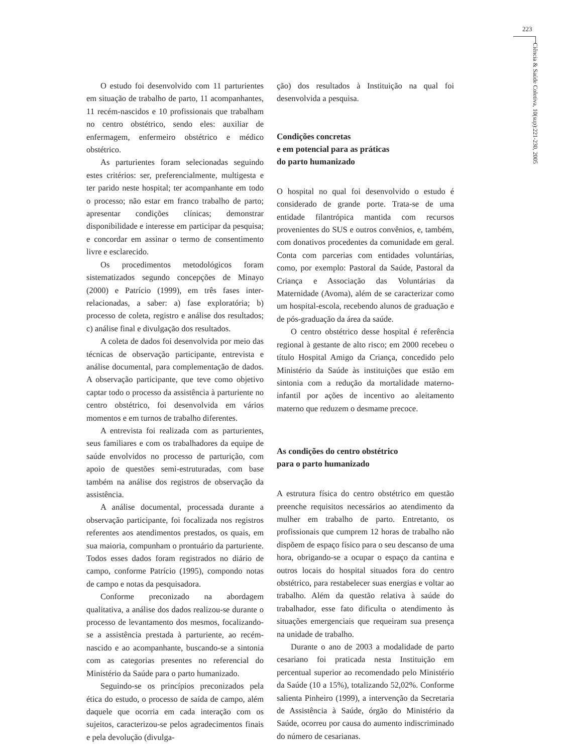223
Ciência & Saúde Coletiva, 10(sup):221-230, 2005
O estudo foi desenvolvido com 11 parturientes em situação de trabalho de parto, 11 acompanhantes, 11 recém-nascidos e 10 profissionais que trabalham no centro obstétrico, sendo eles: auxiliar de enfermagem, enfermeiro obstétrico e médico obstétrico.
As parturientes foram selecionadas seguindo estes critérios: ser, preferencialmente, multigesta e ter parido neste hospital; ter acompanhante em todo o processo; não estar em franco trabalho de parto; apresentar condições clínicas; demonstrar disponibilidade e interesse em participar da pesquisa; e concordar em assinar o termo de consentimento livre e esclarecido.
Os procedimentos metodológicos foram sistematizados segundo concepções de Minayo (2000) e Patrício (1999), em três fases inter-relacionadas, a saber: a) fase exploratória; b) processo de coleta, registro e análise dos resultados; c) análise final e divulgação dos resultados.
A coleta de dados foi desenvolvida por meio das técnicas de observação participante, entrevista e análise documental, para complementação de dados. A observação participante, que teve como objetivo captar todo o processo da assistência à parturiente no centro obstétrico, foi desenvolvida em vários momentos e em turnos de trabalho diferentes.
A entrevista foi realizada com as parturientes, seus familiares e com os trabalhadores da equipe de saúde envolvidos no processo de parturição, com apoio de questões semi-estruturadas, com base também na análise dos registros de observação da assistência.
A análise documental, processada durante a observação participante, foi focalizada nos registros referentes aos atendimentos prestados, os quais, em sua maioria, compunham o prontuário da parturiente. Todos esses dados foram registrados no diário de campo, conforme Patrício (1995), compondo notas de campo e notas da pesquisadora.
Conforme preconizado na abordagem qualitativa, a análise dos dados realizou-se durante o processo de levantamento dos mesmos, focalizando-se a assistência prestada à parturiente, ao recém-nascido e ao acompanhante, buscando-se a sintonia com as categorias presentes no referencial do Ministério da Saúde para o parto humanizado.
Seguindo-se os princípios preconizados pela ética do estudo, o processo de saída de campo, além daquele que ocorria em cada interação com os sujeitos, caracterizou-se pelos agradecimentos finais e pela devolução (divulga-
ção) dos resultados à Instituição na qual foi desenvolvida a pesquisa.
Condições concretas
e em potencial para as práticas
do parto humanizado
O hospital no qual foi desenvolvido o estudo é considerado de grande porte. Trata-se de uma entidade filantrópica mantida com recursos provenientes do SUS e outros convênios, e, também, com donativos procedentes da comunidade em geral. Conta com parcerias com entidades voluntárias, como, por exemplo: Pastoral da Saúde, Pastoral da Criança e Associação das Voluntárias da Maternidade (Avoma), além de se caracterizar como um hospital-escola, recebendo alunos de graduação e de pós-graduação da área da saúde.
O centro obstétrico desse hospital é referência regional à gestante de alto risco; em 2000 recebeu o título Hospital Amigo da Criança, concedido pelo Ministério da Saúde às instituições que estão em sintonia com a redução da mortalidade materno-infantil por ações de incentivo ao aleitamento materno que reduzem o desmame precoce.
As condições do centro obstétrico
para o parto humanizado
A estrutura física do centro obstétrico em questão preenche requisitos necessários ao atendimento da mulher em trabalho de parto. Entretanto, os profissionais que cumprem 12 horas de trabalho não dispõem de espaço físico para o seu descanso de uma hora, obrigando-se a ocupar o espaço da cantina e outros locais do hospital situados fora do centro obstétrico, para restabelecer suas energias e voltar ao trabalho. Além da questão relativa à saúde do trabalhador, esse fato dificulta o atendimento às situações emergenciais que requeiram sua presença na unidade de trabalho.
Durante o ano de 2003 a modalidade de parto cesariano foi praticada nesta Instituição em percentual superior ao recomendado pelo Ministério da Saúde (10 a 15%), totalizando 52,02%. Conforme salienta Pinheiro (1999), a intervenção da Secretaria de Assistência à Saúde, órgão do Ministério da Saúde, ocorreu por causa do aumento indiscriminado do número de cesarianas.